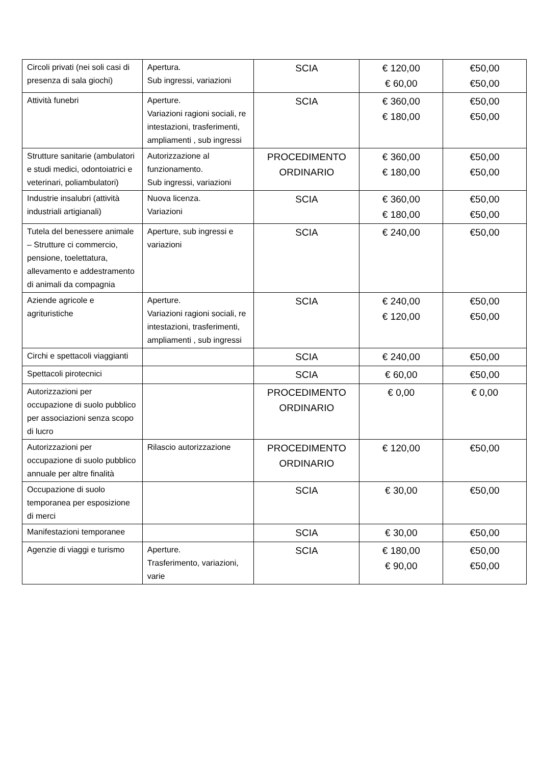| Circoli privati (nei soli casi di presenza di sala giochi) | Apertura. Sub ingressi, variazioni | SCIA | € 120,00 € 60,00 | €50,00 €50,00 |
| Attività funebri | Aperture. Variazioni ragioni sociali, re intestazioni, trasferimenti, ampliamenti , sub ingressi | SCIA | € 360,00 € 180,00 | €50,00 €50,00 |
| Strutture sanitarie (ambulatori e studi medici, odontoiatrici e veterinari, poliambulatori) | Autorizzazione al funzionamento. Sub ingressi, variazioni | PROCEDIMENTO ORDINARIO | € 360,00 € 180,00 | €50,00 €50,00 |
| Industrie insalubri (attività industriali artigianali) | Nuova licenza. Variazioni | SCIA | € 360,00 € 180,00 | €50,00 €50,00 |
| Tutela del benessere animale – Strutture ci commercio, pensione, toelettatura, allevamento e addestramento di animali da compagnia | Aperture, sub ingressi e variazioni | SCIA | € 240,00 | €50,00 |
| Aziende agricole e agrituristiche | Aperture. Variazioni ragioni sociali, re intestazioni, trasferimenti, ampliamenti , sub ingressi | SCIA | € 240,00 € 120,00 | €50,00 €50,00 |
| Circhi e spettacoli viaggianti | | SCIA | € 240,00 | €50,00 |
| Spettacoli pirotecnici | | SCIA | € 60,00 | €50,00 |
| Autorizzazioni per occupazione di suolo pubblico per associazioni senza scopo di lucro | | PROCEDIMENTO ORDINARIO | € 0,00 | € 0,00 |
| Autorizzazioni per occupazione di suolo pubblico annuale per altre finalità | Rilascio autorizzazione | PROCEDIMENTO ORDINARIO | € 120,00 | €50,00 |
| Occupazione di suolo temporanea per esposizione di merci | | SCIA | € 30,00 | €50,00 |
| Manifestazioni temporanee | | SCIA | € 30,00 | €50,00 |
| Agenzie di viaggi e turismo | Aperture. Trasferimento, variazioni, varie | SCIA | € 180,00 € 90,00 | €50,00 €50,00 |